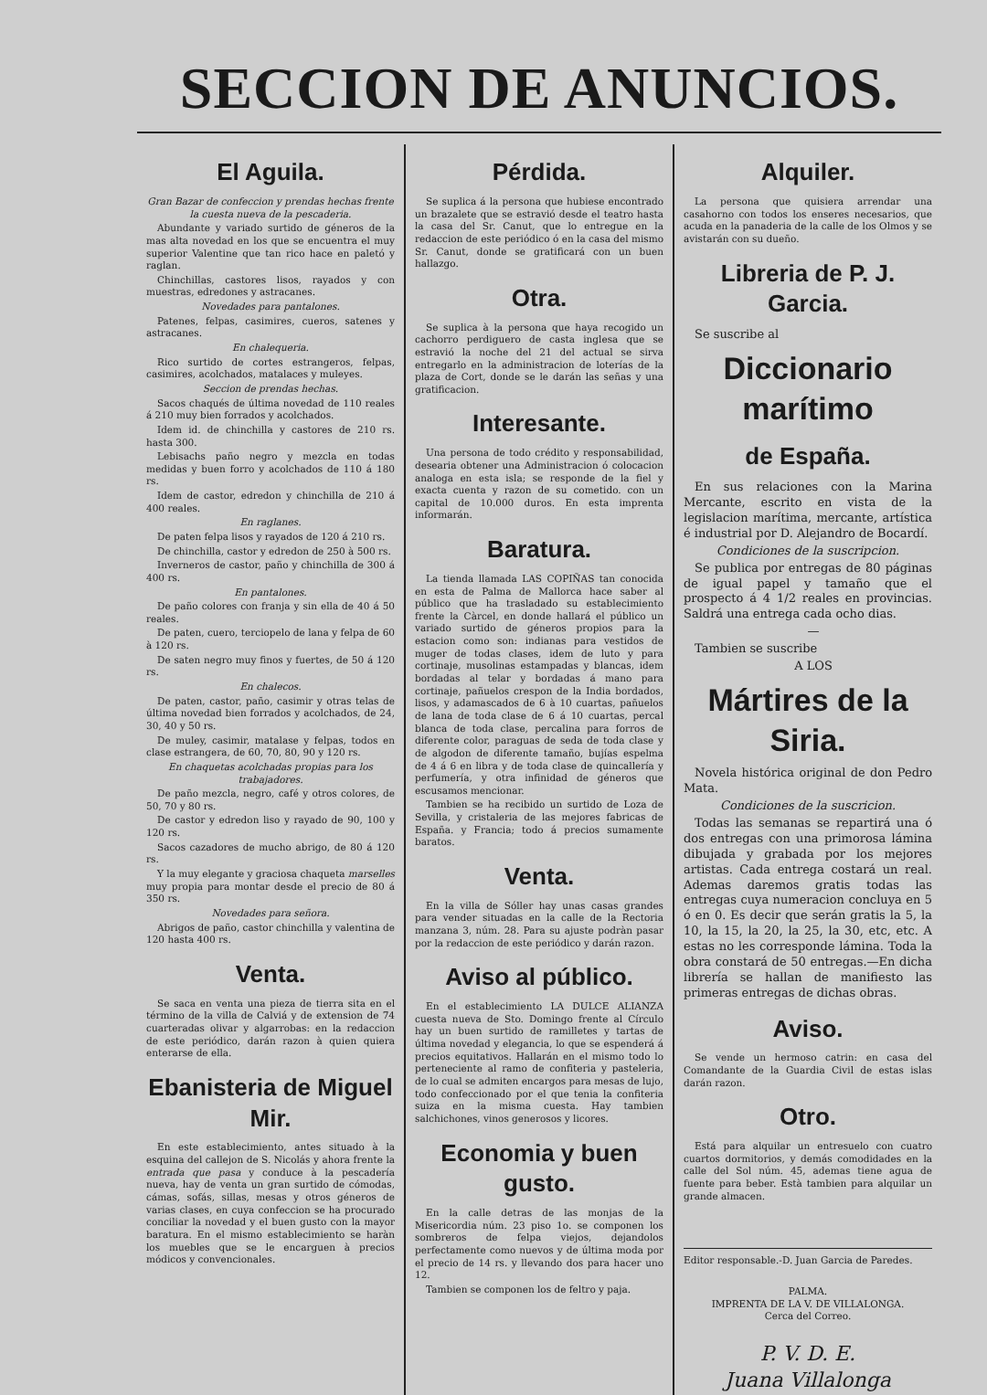SECCION DE ANUNCIOS.
El Aguila.
Gran Bazar de confeccion y prendas hechas frente la cuesta nueva de la pescaderia.
Abundante y variado surtido de géneros de la mas alta novedad en los que se encuentra el muy superior Valentine que tan rico hace en paletó y raglan.
Chinchillas, castores lisos, rayados y con muestras, edredones y astracanes.
Novedades para pantalones.
Patenes, felpas, casimires, cueros, satenes y astracanes.
En chalequeria.
Rico surtido de cortes estrangeros, felpas, casimires, acolchados, matalaces y muleyes.
Seccion de prendas hechas.
Sacos chaqués de última novedad de 110 reales á 210 muy bien forrados y acolchados.
Idem id. de chinchilla y castores de 210 rs. hasta 300.
Lebisachs paño negro y mezcla en todas medidas y buen forro y acolchados de 110 á 180 rs.
Idem de castor, edredon y chinchilla de 210 á 400 reales.
En raglanes.
De paten felpa lisos y rayados de 120 á 210 rs.
De chinchilla, castor y edredon de 250 à 500 rs.
Inverneros de castor, paño y chinchilla de 300 á 400 rs.
En pantalones.
De paño colores con franja y sin ella de 40 á 50 reales.
De paten, cuero, terciopelo de lana y felpa de 60 à 120 rs.
De saten negro muy finos y fuertes, de 50 á 120 rs.
En chalecos.
De paten, castor, paño, casimir y otras telas de última novedad bien forrados y acolchados, de 24, 30, 40 y 50 rs.
De muley, casimir, matalase y felpas, todos en clase estrangera, de 60, 70, 80, 90 y 120 rs.
En chaquetas acolchadas propias para los trabajadores.
De paño mezcla, negro, café y otros colores, de 50, 70 y 80 rs.
De castor y edredon liso y rayado de 90, 100 y 120 rs.
Sacos cazadores de mucho abrigo, de 80 á 120 rs.
Y la muy elegante y graciosa chaqueta marselles muy propia para montar desde el precio de 80 á 350 rs.
Novedades para señora.
Abrigos de paño, castor chinchilla y valentina de 120 hasta 400 rs.
Venta.
Se saca en venta una pieza de tierra sita en el término de la villa de Calviá y de extension de 74 cuarteradas olivar y algarrobas: en la redaccion de este periódico, darán razon à quien quiera enterarse de ella.
Ebanisteria de Miguel Mir.
En este establecimiento, antes situado à la esquina del callejon de S. Nicolás y ahora frente la entrada que pasa y conduce à la pescadería nueva, hay de venta un gran surtido de cómodas, cámas, sofás, sillas, mesas y otros géneros de varias clases, en cuya confeccion se ha procurado conciliar la novedad y el buen gusto con la mayor baratura. En el mismo establecimiento se haràn los muebles que se le encarguen à precios módicos y convencionales.
Pérdida.
Se suplica á la persona que hubiese encontrado un brazalete que se estravió desde el teatro hasta la casa del Sr. Canut, que lo entregue en la redaccion de este periódico ó en la casa del mismo Sr. Canut, donde se gratificará con un buen hallazgo.
Otra.
Se suplica à la persona que haya recogido un cachorro perdiguero de casta inglesa que se estravió la noche del 21 del actual se sirva entregarlo en la administracion de loterías de la plaza de Cort, donde se le darán las señas y una gratificacion.
Interesante.
Una persona de todo crédito y responsabilidad, desearia obtener una Administracion ó colocacion analoga en esta isla; se responde de la fiel y exacta cuenta y razon de su cometido. con un capital de 10.000 duros. En esta imprenta informarán.
Baratura.
La tienda llamada LAS COPIÑAS tan conocida en esta de Palma de Mallorca hace saber al público que ha trasladado su establecimiento frente la Càrcel, en donde hallará el público un variado surtido de géneros propios para la estacion como son: indianas para vestidos de muger de todas clases, idem de luto y para cortinaje, musolinas estampadas y blancas, idem bordadas al telar y bordadas á mano para cortinaje, pañuelos crespon de la India bordados, lisos, y adamascados de 6 à 10 cuartas, pañuelos de lana de toda clase de 6 á 10 cuartas, percal blanca de toda clase, percalina para forros de diferente color, paraguas de seda de toda clase y de algodon de diferente tamaño, bujías espelma de 4 á 6 en libra y de toda clase de quincallería y perfumería, y otra infinidad de géneros que escusamos mencionar.
Tambien se ha recibido un surtido de Loza de Sevilla, y cristaleria de las mejores fabricas de España. y Francia; todo á precios sumamente baratos.
Venta.
En la villa de Sóller hay unas casas grandes para vender situadas en la calle de la Rectoria manzana 3, núm. 28. Para su ajuste podràn pasar por la redaccion de este periódico y darán razon.
Aviso al público.
En el establecimiento LA DULCE ALIANZA cuesta nueva de Sto. Domingo frente al Círculo hay un buen surtido de ramilletes y tartas de última novedad y elegancia, lo que se espenderá á precios equitativos. Hallarán en el mismo todo lo perteneciente al ramo de confiteria y pasteleria, de lo cual se admiten encargos para mesas de lujo, todo confeccionado por el que tenia la confiteria suiza en la misma cuesta. Hay tambien salchichones, vinos generosos y licores.
Economia y buen gusto.
En la calle detras de las monjas de la Misericordia núm. 23 piso 1o. se componen los sombreros de felpa viejos, dejandolos perfectamente como nuevos y de última moda por el precio de 14 rs. y llevando dos para hacer uno 12.
Tambien se componen los de feltro y paja.
Alquiler.
La persona que quisiera arrendar una casahorno con todos los enseres necesarios, que acuda en la panaderia de la calle de los Olmos y se avistarán con su dueño.
Libreria de P. J. Garcia.
Se suscribe al
Diccionario marítimo
de España.
En sus relaciones con la Marina Mercante, escrito en vista de la legislacion marítima, mercante, artística é industrial por D. Alejandro de Bocardí.
Condiciones de la suscripcion.
Se publica por entregas de 80 páginas de igual papel y tamaño que el prospecto á 4 1/2 reales en provincias. Saldrá una entrega cada ocho dias.
—
Tambien se suscribe
A LOS
Mártires de la Siria.
Novela histórica original de don Pedro Mata.
Condiciones de la suscricion.
Todas las semanas se repartirá una ó dos entregas con una primorosa lámina dibujada y grabada por los mejores artistas. Cada entrega costará un real. Ademas daremos gratis todas las entregas cuya numeracion concluya en 5 ó en 0. Es decir que serán gratis la 5, la 10, la 15, la 20, la 25, la 30, etc, etc. A estas no les corresponde lámina. Toda la obra constará de 50 entregas.—En dicha librería se hallan de manifiesto las primeras entregas de dichas obras.
Aviso.
Se vende un hermoso catrin: en casa del Comandante de la Guardia Civil de estas islas darán razon.
Otro.
Está para alquilar un entresuelo con cuatro cuartos dormitorios, y demás comodidades en la calle del Sol núm. 45, ademas tiene agua de fuente para beber. Està tambien para alquilar un grande almacen.
Editor responsable.-D. Juan Garcia de Paredes.
PALMA.
IMPRENTA DE LA V. DE VILLALONGA.
Cerca del Correo.
P. V. D. E.
Juana Villalonga